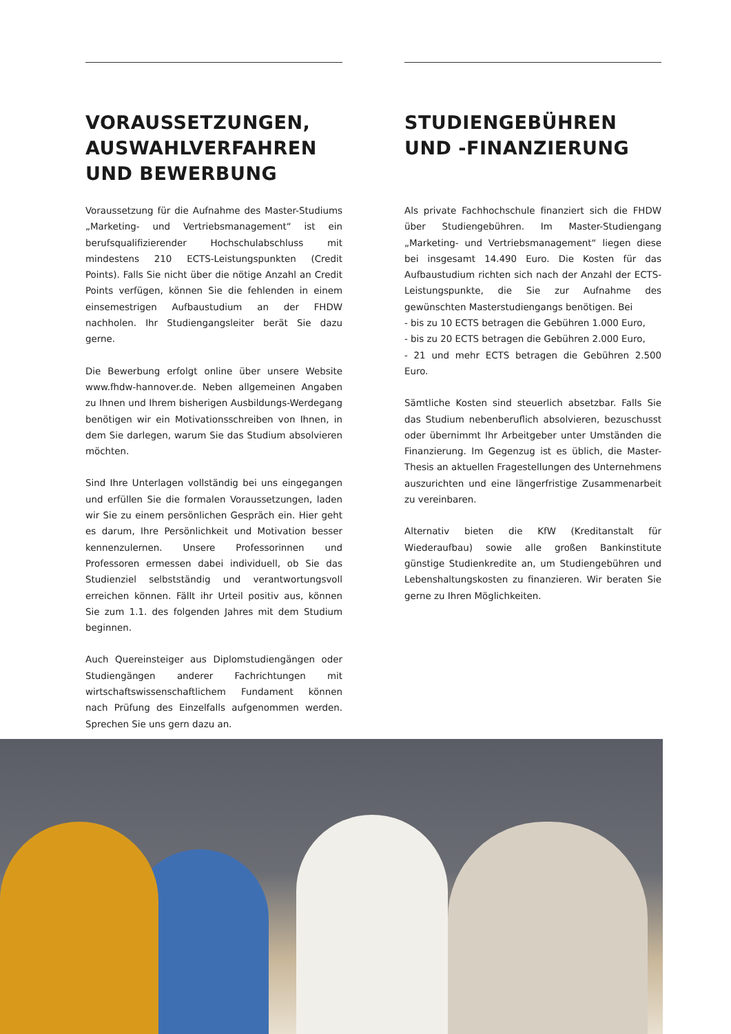VORAUSSETZUNGEN, AUSWAHLVERFAHREN UND BEWERBUNG
Voraussetzung für die Aufnahme des Master-Studiums „Marketing- und Vertriebsmanagement“ ist ein berufsqualifizierender Hochschulabschluss mit mindestens 210 ECTS-Leistungspunkten (Credit Points). Falls Sie nicht über die nötige Anzahl an Credit Points verfügen, können Sie die fehlenden in einem einsemestrigen Aufbaustudium an der FHDW nachholen. Ihr Studiengangsleiter berät Sie dazu gerne.
Die Bewerbung erfolgt online über unsere Website www.fhdw-hannover.de. Neben allgemeinen Angaben zu Ihnen und Ihrem bisherigen Ausbildungs-Werdegang benötigen wir ein Motivationsschreiben von Ihnen, in dem Sie darlegen, warum Sie das Studium absolvieren möchten.
Sind Ihre Unterlagen vollständig bei uns eingegangen und erfüllen Sie die formalen Voraussetzungen, laden wir Sie zu einem persönlichen Gespräch ein. Hier geht es darum, Ihre Persönlichkeit und Motivation besser kennenzulernen. Unsere Professorinnen und Professoren ermessen dabei individuell, ob Sie das Studienziel selbstständig und verantwortungsvoll erreichen können. Fällt ihr Urteil positiv aus, können Sie zum 1.1. des folgenden Jahres mit dem Studium beginnen.
Auch Quereinsteiger aus Diplomstudiengängen oder Studiengängen anderer Fachrichtungen mit wirtschaftswissenschaftlichem Fundament können nach Prüfung des Einzelfalls aufgenommen werden. Sprechen Sie uns gern dazu an.
STUDIENGEBÜHREN UND -FINANZIERUNG
Als private Fachhochschule finanziert sich die FHDW über Studiengebühren. Im Master-Studiengang „Marketing- und Vertriebsmanagement“ liegen diese bei insgesamt 14.490 Euro. Die Kosten für das Aufbaustudium richten sich nach der Anzahl der ECTS-Leistungspunkte, die Sie zur Aufnahme des gewünschten Masterstudiengangs benötigen. Bei
- bis zu 10 ECTS betragen die Gebühren 1.000 Euro,
- bis zu 20 ECTS betragen die Gebühren 2.000 Euro,
- 21 und mehr ECTS betragen die Gebühren 2.500 Euro.
Sämtliche Kosten sind steuerlich absetzbar. Falls Sie das Studium nebenberuflich absolvieren, bezuschusst oder übernimmt Ihr Arbeitgeber unter Umständen die Finanzierung. Im Gegenzug ist es üblich, die Master-Thesis an aktuellen Fragestellungen des Unternehmens auszurichten und eine längerfristige Zusammenarbeit zu vereinbaren.
Alternativ bieten die KfW (Kreditanstalt für Wiederaufbau) sowie alle großen Bankinstitute günstige Studienkredite an, um Studiengebühren und Lebenshaltungskosten zu finanzieren. Wir beraten Sie gerne zu Ihren Möglichkeiten.